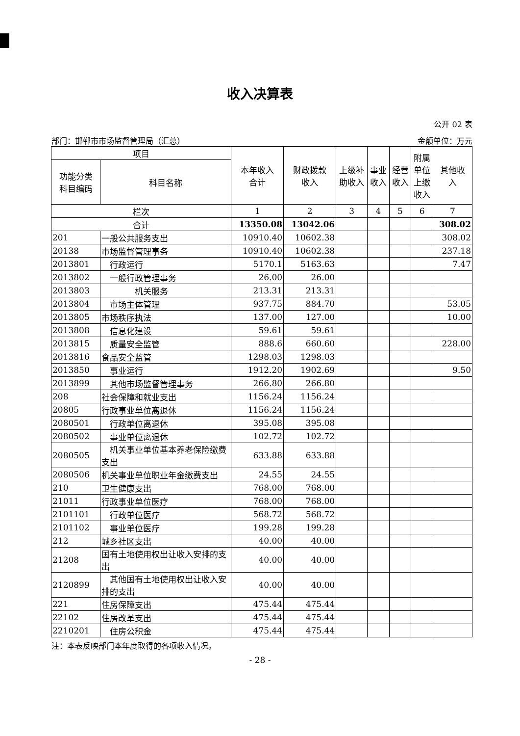收入决算表
公开 02 表
部门：邯郸市市场监督管理局（汇总） 金额单位：万元
| 项目 | | 本年收入 合计 | 财政拨款 收入 | 上级补 助收入 | 事业 收入 | 经营 收入 | 附属 单位 上缴 收入 | 其他收 入 |
| --- | --- | --- | --- | --- | --- | --- | --- | --- |
| 功能分类 科目编码 | 科目名称 | | | | | | | |
| 栏次 | | 1 | 2 | 3 | 4 | 5 | 6 | 7 |
| 合计 | | 13350.08 | 13042.06 | | | | | 308.02 |
| 201 | 一般公共服务支出 | 10910.40 | 10602.38 | | | | | 308.02 |
| 20138 | 市场监督管理事务 | 10910.40 | 10602.38 | | | | | 237.18 |
| 2013801 | 行政运行 | 5170.1 | 5163.63 | | | | | 7.47 |
| 2013802 | 一般行政管理事务 | 26.00 | 26.00 | | | | | |
| 2013803 | 机关服务 | 213.31 | 213.31 | | | | | |
| 2013804 | 市场主体管理 | 937.75 | 884.70 | | | | | 53.05 |
| 2013805 | 市场秩序执法 | 137.00 | 127.00 | | | | | 10.00 |
| 2013808 | 信息化建设 | 59.61 | 59.61 | | | | | |
| 2013815 | 质量安全监管 | 888.6 | 660.60 | | | | | 228.00 |
| 2013816 | 食品安全监管 | 1298.03 | 1298.03 | | | | | |
| 2013850 | 事业运行 | 1912.20 | 1902.69 | | | | | 9.50 |
| 2013899 | 其他市场监督管理事务 | 266.80 | 266.80 | | | | | |
| 208 | 社会保障和就业支出 | 1156.24 | 1156.24 | | | | | |
| 20805 | 行政事业单位离退休 | 1156.24 | 1156.24 | | | | | |
| 2080501 | 行政单位离退休 | 395.08 | 395.08 | | | | | |
| 2080502 | 事业单位离退休 | 102.72 | 102.72 | | | | | |
| 2080505 | 机关事业单位基本养老保险缴费支出 | 633.88 | 633.88 | | | | | |
| 2080506 | 机关事业单位职业年金缴费支出 | 24.55 | 24.55 | | | | | |
| 210 | 卫生健康支出 | 768.00 | 768.00 | | | | | |
| 21011 | 行政事业单位医疗 | 768.00 | 768.00 | | | | | |
| 2101101 | 行政单位医疗 | 568.72 | 568.72 | | | | | |
| 2101102 | 事业单位医疗 | 199.28 | 199.28 | | | | | |
| 212 | 城乡社区支出 | 40.00 | 40.00 | | | | | |
| 21208 | 国有土地使用权出让收入安排的支出 | 40.00 | 40.00 | | | | | |
| 2120899 | 其他国有土地使用权出让收入安排的支出 | 40.00 | 40.00 | | | | | |
| 221 | 住房保障支出 | 475.44 | 475.44 | | | | | |
| 22102 | 住房改革支出 | 475.44 | 475.44 | | | | | |
| 2210201 | 住房公积金 | 475.44 | 475.44 | | | | | |
注：本表反映部门本年度取得的各项收入情况。
- 28 -